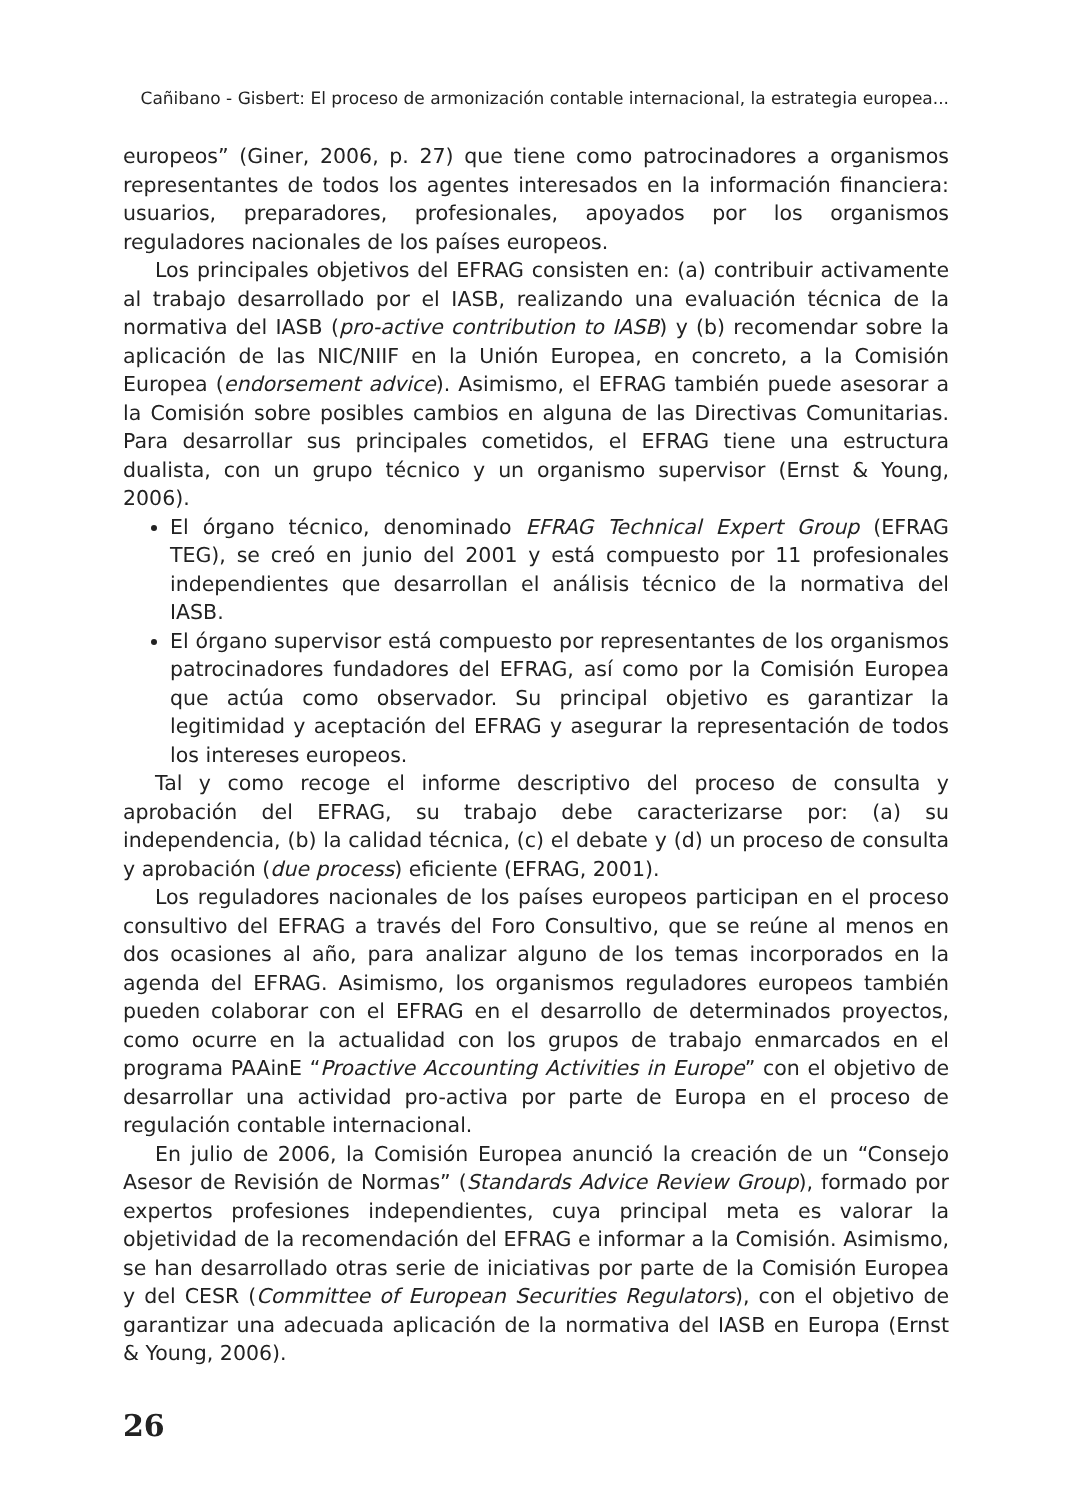Cañibano - Gisbert: El proceso de armonización contable internacional, la estrategia europea...
europeos” (Giner, 2006, p. 27) que tiene como patrocinadores a organismos representantes de todos los agentes interesados en la información financiera: usuarios, preparadores, profesionales, apoyados por los organismos reguladores nacionales de los países europeos.
Los principales objetivos del EFRAG consisten en: (a) contribuir activamente al trabajo desarrollado por el IASB, realizando una evaluación técnica de la normativa del IASB (pro-active contribution to IASB) y (b) recomendar sobre la aplicación de las NIC/NIIF en la Unión Europea, en concreto, a la Comisión Europea (endorsement advice). Asimismo, el EFRAG también puede asesorar a la Comisión sobre posibles cambios en alguna de las Directivas Comunitarias. Para desarrollar sus principales cometidos, el EFRAG tiene una estructura dualista, con un grupo técnico y un organismo supervisor (Ernst & Young, 2006).
El órgano técnico, denominado EFRAG Technical Expert Group (EFRAG TEG), se creó en junio del 2001 y está compuesto por 11 profesionales independientes que desarrollan el análisis técnico de la normativa del IASB.
El órgano supervisor está compuesto por representantes de los organismos patrocinadores fundadores del EFRAG, así como por la Comisión Europea que actúa como observador. Su principal objetivo es garantizar la legitimidad y aceptación del EFRAG y asegurar la representación de todos los intereses europeos.
Tal y como recoge el informe descriptivo del proceso de consulta y aprobación del EFRAG, su trabajo debe caracterizarse por: (a) su independencia, (b) la calidad técnica, (c) el debate y (d) un proceso de consulta y aprobación (due process) eficiente (EFRAG, 2001).
Los reguladores nacionales de los países europeos participan en el proceso consultivo del EFRAG a través del Foro Consultivo, que se reúne al menos en dos ocasiones al año, para analizar alguno de los temas incorporados en la agenda del EFRAG. Asimismo, los organismos reguladores europeos también pueden colaborar con el EFRAG en el desarrollo de determinados proyectos, como ocurre en la actualidad con los grupos de trabajo enmarcados en el programa PAAinE “Proactive Accounting Activities in Europe” con el objetivo de desarrollar una actividad pro-activa por parte de Europa en el proceso de regulación contable internacional.
En julio de 2006, la Comisión Europea anunció la creación de un “Consejo Asesor de Revisión de Normas” (Standards Advice Review Group), formado por expertos profesiones independientes, cuya principal meta es valorar la objetividad de la recomendación del EFRAG e informar a la Comisión. Asimismo, se han desarrollado otras serie de iniciativas por parte de la Comisión Europea y del CESR (Committee of European Securities Regulators), con el objetivo de garantizar una adecuada aplicación de la normativa del IASB en Europa (Ernst & Young, 2006).
26